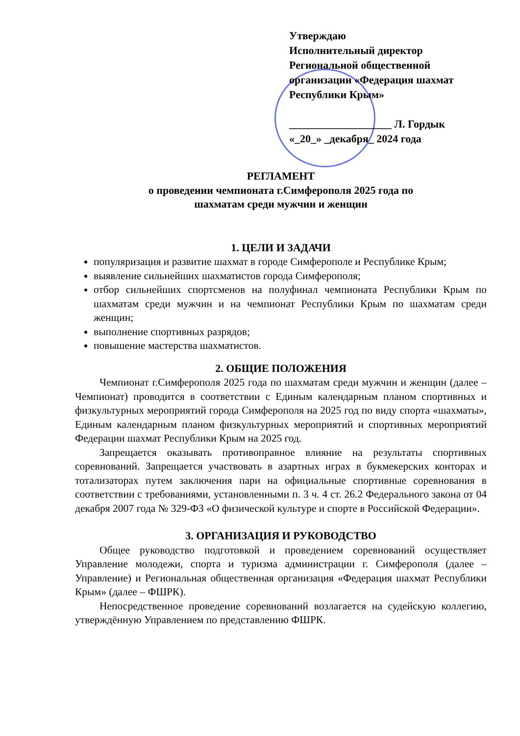Утверждаю
Исполнительный директор
Региональной общественной
организации «Федерация шахмат
Республики Крым»
___________________ Л. Гордык
«_20_» _декабря_ 2024 года
РЕГЛАМЕНТ
о проведении чемпионата г.Симферополя 2025 года по
шахматам среди мужчин и женщин
1. ЦЕЛИ И ЗАДАЧИ
популяризация и развитие шахмат в городе Симферополе и Республике Крым;
выявление сильнейших шахматистов города Симферополя;
отбор сильнейших спортсменов на полуфинал чемпионата Республики Крым по шахматам среди мужчин и на чемпионат Республики Крым по шахматам среди женщин;
выполнение спортивных разрядов;
повышение мастерства шахматистов.
2. ОБЩИЕ ПОЛОЖЕНИЯ
Чемпионат г.Симферополя 2025 года по шахматам среди мужчин и женщин (далее – Чемпионат) проводится в соответствии с Единым календарным планом спортивных и физкультурных мероприятий города Симферополя на 2025 год по виду спорта «шахматы», Единым календарным планом физкультурных мероприятий и спортивных мероприятий Федерации шахмат Республики Крым на 2025 год.
Запрещается оказывать противоправное влияние на результаты спортивных соревнований. Запрещается участвовать в азартных играх в букмекерских конторах и тотализаторах путем заключения пари на официальные спортивные соревнования в соответствии с требованиями, установленными п. 3 ч. 4 ст. 26.2 Федерального закона от 04 декабря 2007 года № 329-ФЗ «О физической культуре и спорте в Российской Федерации».
3. ОРГАНИЗАЦИЯ И РУКОВОДСТВО
Общее руководство подготовкой и проведением соревнований осуществляет Управление молодежи, спорта и туризма администрации г. Симферополя (далее – Управление) и Региональная общественная организация «Федерация шахмат Республики Крым» (далее – ФШРК).
Непосредственное проведение соревнований возлагается на судейскую коллегию, утверждённую Управлением по представлению ФШРК.